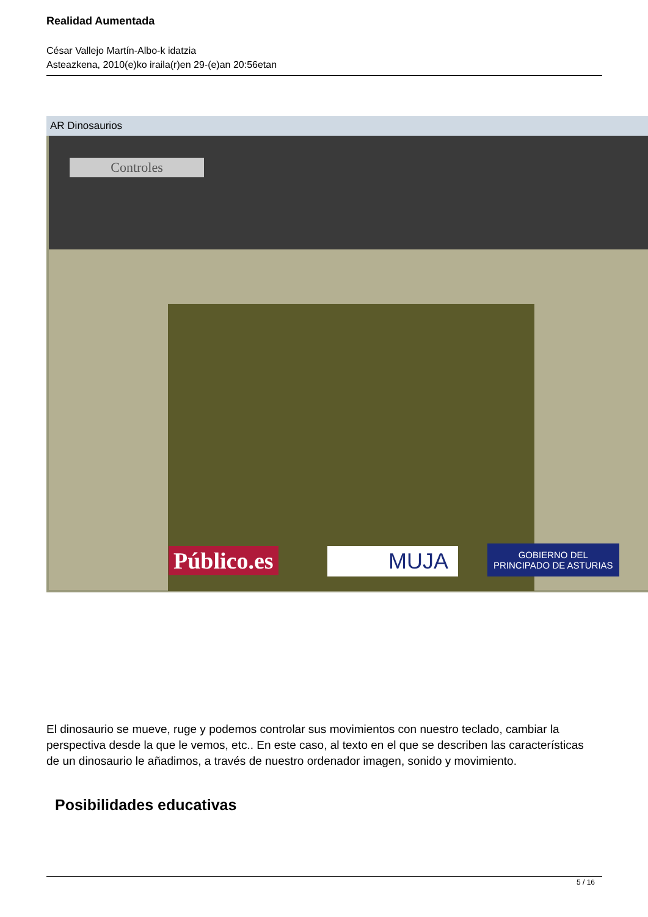Realidad Aumentada
César Vallejo Martín-Albo-k idatzia
Asteazkena, 2010(e)ko iraila(r)en 29-(e)an 20:56etan
AR Dinosaurios
Controles
Público.es MUJA
GOBIERNO DEL
PRINCIPADO DE ASTURIAS
El dinosaurio se mueve, ruge y podemos controlar sus movimientos con nuestro teclado, cambiar la perspectiva desde la que le vemos, etc.. En este caso, al texto en el que se describen las características de un dinosaurio le añadimos, a través de nuestro ordenador imagen, sonido y movimiento.
Posibilidades educativas
5 / 16